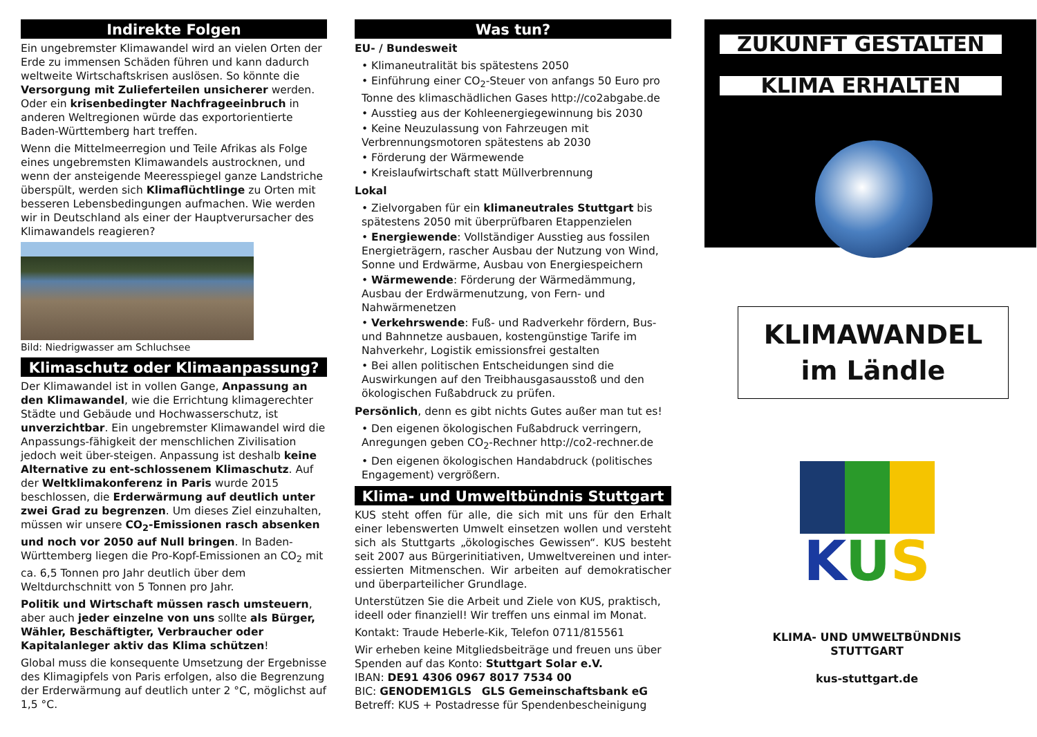Indirekte Folgen
Ein ungebremster Klimawandel wird an vielen Orten der Erde zu immensen Schäden führen und kann dadurch weltweite Wirtschaftskrisen auslösen. So könnte die Versorgung mit Zulieferteilen unsicherer werden. Oder ein krisenbedingter Nachfrageeinbruch in anderen Weltregionen würde das exportorientierte Baden-Württemberg hart treffen.
Wenn die Mittelmeerregion und Teile Afrikas als Folge eines ungebremsten Klimawandels austrocknen, und wenn der ansteigende Meeresspiegel ganze Landstriche überspült, werden sich Klimaflüchtlinge zu Orten mit besseren Lebensbedingungen aufmachen. Wie werden wir in Deutschland als einer der Hauptverursacher des Klimawandels reagieren?
Bild: Niedrigwasser am Schluchsee
Klimaschutz oder Klimaanpassung?
Der Klimawandel ist in vollen Gange, Anpassung an den Klimawandel, wie die Errichtung klimagerechter Städte und Gebäude und Hochwasserschutz, ist unverzichtbar. Ein ungebremster Klimawandel wird die Anpassungs-fähigkeit der menschlichen Zivilisation jedoch weit über-steigen. Anpassung ist deshalb keine Alternative zu ent-schlossenem Klimaschutz. Auf der Weltklimakonferenz in Paris wurde 2015 beschlossen, die Erderwärmung auf deutlich unter zwei Grad zu begrenzen. Um dieses Ziel einzuhalten, müssen wir unsere CO<sub>2</sub>-Emissionen rasch absenken und noch vor 2050 auf Null bringen. In Baden-Württemberg liegen die Pro-Kopf-Emissionen an CO<sub>2</sub> mit ca. 6,5 Tonnen pro Jahr deutlich über dem Weltdurchschnitt von 5 Tonnen pro Jahr.
Politik und Wirtschaft müssen rasch umsteuern, aber auch jeder einzelne von uns sollte als Bürger, Wähler, Beschäftigter, Verbraucher oder Kapitalanleger aktiv das Klima schützen!
Global muss die konsequente Umsetzung der Ergebnisse des Klimagipfels von Paris erfolgen, also die Begrenzung der Erderwärmung auf deutlich unter 2 °C, möglichst auf 1,5 °C.
Was tun?
EU- / Bundesweit
• Klimaneutralität bis spätestens 2050
• Einführung einer CO<sub>2</sub>-Steuer von anfangs 50 Euro pro Tonne des klimaschädlichen Gases http://co2abgabe.de
• Ausstieg aus der Kohleenergiegewinnung bis 2030
• Keine Neuzulassung von Fahrzeugen mit Verbrennungsmotoren spätestens ab 2030
• Förderung der Wärmewende
• Kreislaufwirtschaft statt Müllverbrennung
Lokal
• Zielvorgaben für ein klimaneutrales Stuttgart bis spätestens 2050 mit überprüfbaren Etappenzielen
• Energiewende: Vollständiger Ausstieg aus fossilen Energieträgern, rascher Ausbau der Nutzung von Wind, Sonne und Erdwärme, Ausbau von Energiespeichern
• Wärmewende: Förderung der Wärmedämmung, Ausbau der Erdwärmenutzung, von Fern- und Nahwärmenetzen
• Verkehrswende: Fuß- und Radverkehr fördern, Bus- und Bahnnetze ausbauen, kostengünstige Tarife im Nahverkehr, Logistik emissionsfrei gestalten
• Bei allen politischen Entscheidungen sind die Auswirkungen auf den Treibhausgasausstoß und den ökologischen Fußabdruck zu prüfen.
Persönlich, denn es gibt nichts Gutes außer man tut es!
• Den eigenen ökologischen Fußabdruck verringern, Anregungen geben CO<sub>2</sub>-Rechner http://co2-rechner.de
• Den eigenen ökologischen Handabdruck (politisches Engagement) vergrößern.
Klima- und Umweltbündnis Stuttgart
KUS steht offen für alle, die sich mit uns für den Erhalt einer lebenswerten Umwelt einsetzen wollen und versteht sich als Stuttgarts „ökologisches Gewissen“. KUS besteht seit 2007 aus Bürgerinitiativen, Umweltvereinen und inter-essierten Mitmenschen. Wir arbeiten auf demokratischer und überparteilicher Grundlage.
Unterstützen Sie die Arbeit und Ziele von KUS, praktisch, ideell oder finanziell! Wir treffen uns einmal im Monat.
Kontakt: Traude Heberle-Kik, Telefon 0711/815561
Wir erheben keine Mitgliedsbeiträge und freuen uns über Spenden auf das Konto: Stuttgart Solar e.V.
IBAN: DE91 4306 0967 8017 7534 00
BIC: GENODEM1GLS GLS Gemeinschaftsbank eG
Betreff: KUS + Postadresse für Spendenbescheinigung
ZUKUNFT GESTALTEN
KLIMA ERHALTEN
KLIMAWANDEL
im Ländle
KUS
KLIMA- UND UMWELTBÜNDNIS
STUTTGART
kus-stuttgart.de